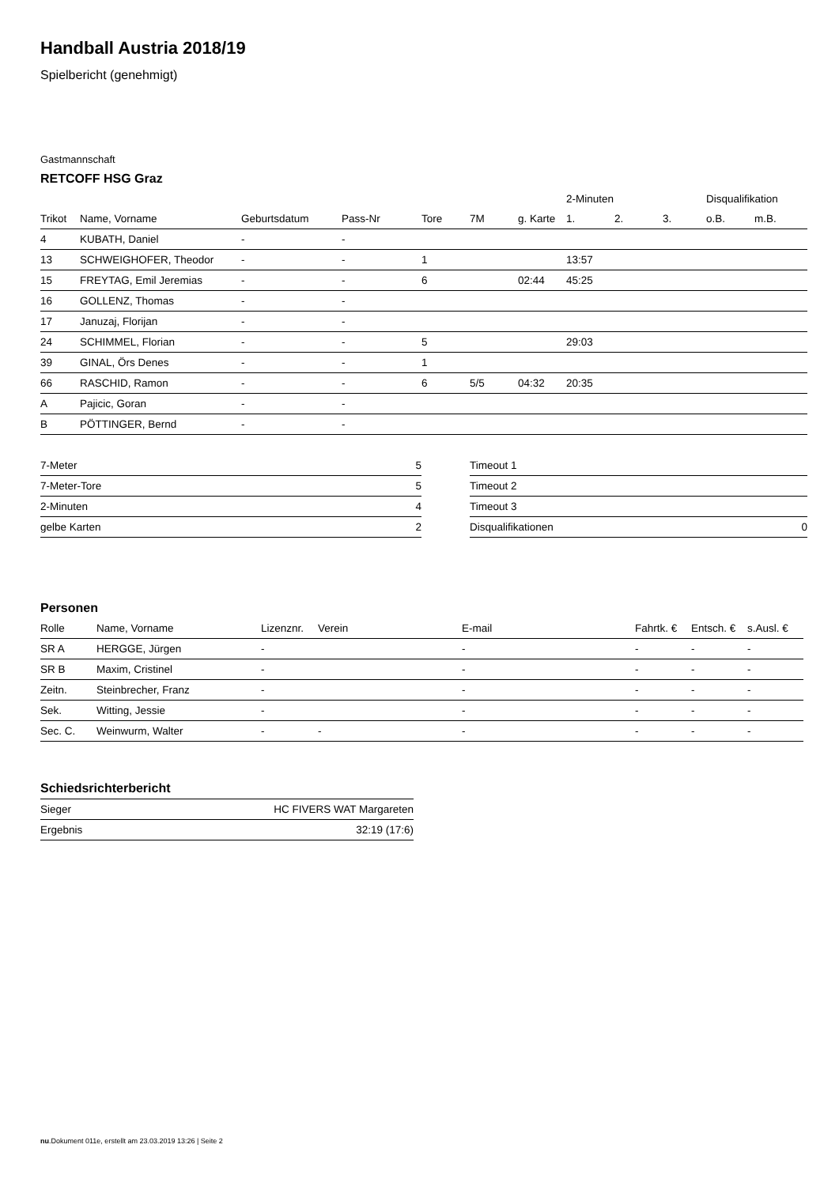Handball Austria 2018/19
Spielbericht (genehmigt)
Gastmannschaft
RETCOFF HSG Graz
| | | | | | | | 2-Minuten | | | Disqualifikation | |
| --- | --- | --- | --- | --- | --- | --- | --- | --- | --- | --- | --- |
| Trikot | Name, Vorname | Geburtsdatum | Pass-Nr | Tore | 7M | g. Karte | 1. | 2. | 3. | o.B. | m.B. |
| 4 | KUBATH, Daniel | - | - | | | | | | | | |
| 13 | SCHWEIGHOFER, Theodor | - | - | 1 | | | 13:57 | | | | |
| 15 | FREYTAG, Emil Jeremias | - | - | 6 | | 02:44 | 45:25 | | | | |
| 16 | GOLLENZ, Thomas | - | - | | | | | | | | |
| 17 | Januzaj, Florijan | - | - | | | | | | | | |
| 24 | SCHIMMEL, Florian | - | - | 5 | | | 29:03 | | | | |
| 39 | GINAL, Örs Denes | - | - | 1 | | | | | | | |
| 66 | RASCHID, Ramon | - | - | 6 | 5/5 | 04:32 | 20:35 | | | | |
| A | Pajicic, Goran | - | - | | | | | | | | |
| B | PÖTTINGER, Bernd | - | - | | | | | | | | |
| 7-Meter | 5 |
| 7-Meter-Tore | 5 |
| 2-Minuten | 4 |
| gelbe Karten | 2 |
| Timeout 1 | |
| Timeout 2 | |
| Timeout 3 | |
| Disqualifikationen | 0 |
Personen
| Rolle | Name, Vorname | Lizenznr. | Verein | E-mail | Fahrtk. € | Entsch. € | s.Ausl. € |
| --- | --- | --- | --- | --- | --- | --- | --- |
| SR A | HERGGE, Jürgen | - | | - | - | - | - |
| SR B | Maxim, Cristinel | - | | - | - | - | - |
| Zeitn. | Steinbrecher, Franz | - | | - | - | - | - |
| Sek. | Witting, Jessie | - | | - | - | - | - |
| Sec. C. | Weinwurm, Walter | - | - | - | - | - | - |
Schiedsrichterbericht
| Sieger | HC FIVERS WAT Margareten |
| Ergebnis | 32:19 (17:6) |
nu.Dokument 011e, erstellt am 23.03.2019 13:26 | Seite 2